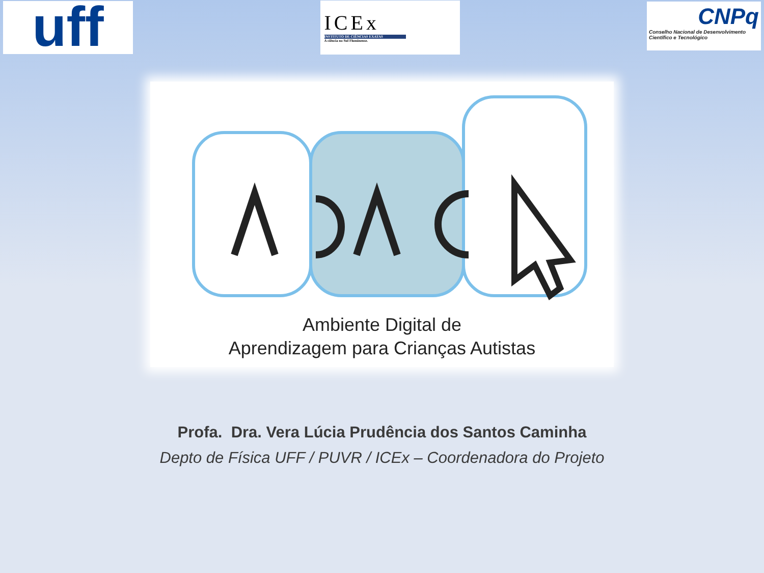uff
ICEx
INSTITUTO DE CIÊNCIAS EXATAS
A ciência no Sul Fluminense.
CNPq
Conselho Nacional de Desenvolvimento
Científico e Tecnológico
Ambiente Digital de
Aprendizagem para Crianças Autistas
Profa. Dra. Vera Lúcia Prudência dos Santos Caminha
Depto de Física UFF / PUVR / ICEx – Coordenadora do Projeto